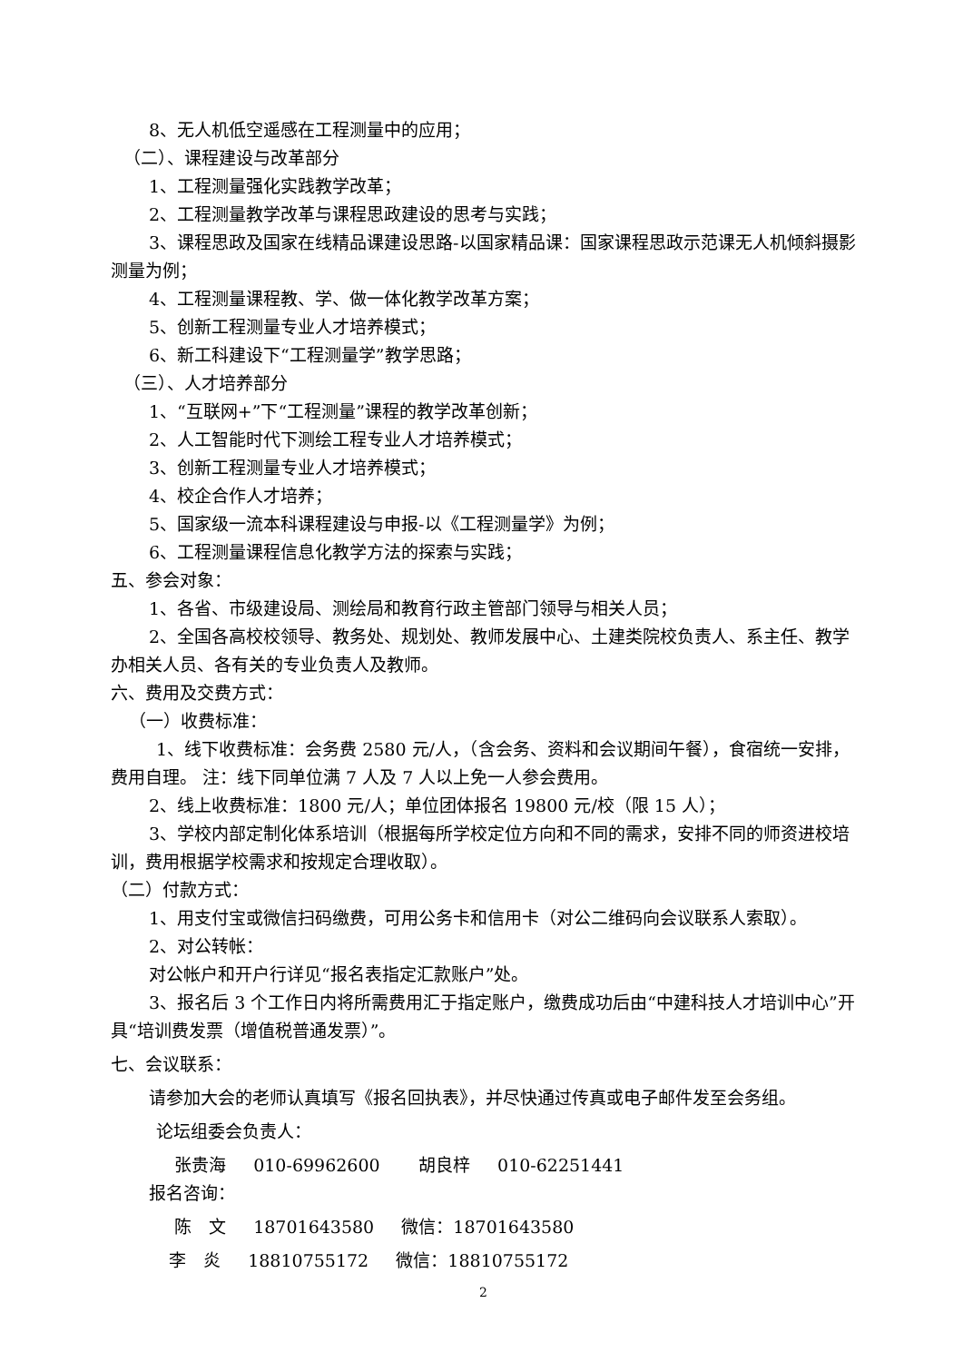8、无人机低空遥感在工程测量中的应用；
（二）、课程建设与改革部分
1、工程测量强化实践教学改革；
2、工程测量教学改革与课程思政建设的思考与实践；
3、课程思政及国家在线精品课建设思路-以国家精品课：国家课程思政示范课无人机倾斜摄影测量为例；
4、工程测量课程教、学、做一体化教学改革方案；
5、创新工程测量专业人才培养模式；
6、新工科建设下“工程测量学”教学思路；
（三）、人才培养部分
1、“互联网+”下“工程测量”课程的教学改革创新；
2、人工智能时代下测绘工程专业人才培养模式；
3、创新工程测量专业人才培养模式；
4、校企合作人才培养；
5、国家级一流本科课程建设与申报-以《工程测量学》为例；
6、工程测量课程信息化教学方法的探索与实践；
五、参会对象：
1、各省、市级建设局、测绘局和教育行政主管部门领导与相关人员；
2、全国各高校校领导、教务处、规划处、教师发展中心、土建类院校负责人、系主任、教学办相关人员、各有关的专业负责人及教师。
六、费用及交费方式：
（一）收费标准：
1、线下收费标准：会务费 2580 元/人，（含会务、资料和会议期间午餐），食宿统一安排，费用自理。 注：线下同单位满 7 人及 7 人以上免一人参会费用。
2、线上收费标准：1800 元/人；单位团体报名 19800 元/校（限 15 人）；
3、学校内部定制化体系培训（根据每所学校定位方向和不同的需求，安排不同的师资进校培训，费用根据学校需求和按规定合理收取）。
（二）付款方式：
1、用支付宝或微信扫码缴费，可用公务卡和信用卡（对公二维码向会议联系人索取）。
2、对公转帐：
对公帐户和开户行详见“报名表指定汇款账户”处。
3、报名后 3 个工作日内将所需费用汇于指定账户，缴费成功后由“中建科技人才培训中心”开具“培训费发票（增值税普通发票）”。
七、会议联系：
请参加大会的老师认真填写《报名回执表》，并尽快通过传真或电子邮件发至会务组。
论坛组委会负责人：
张贵海 010-69962600 胡良梓 010-62251441
报名咨询：
陈　文 18701643580 微信：18701643580
李　炎 18810755172 微信：18810755172
2